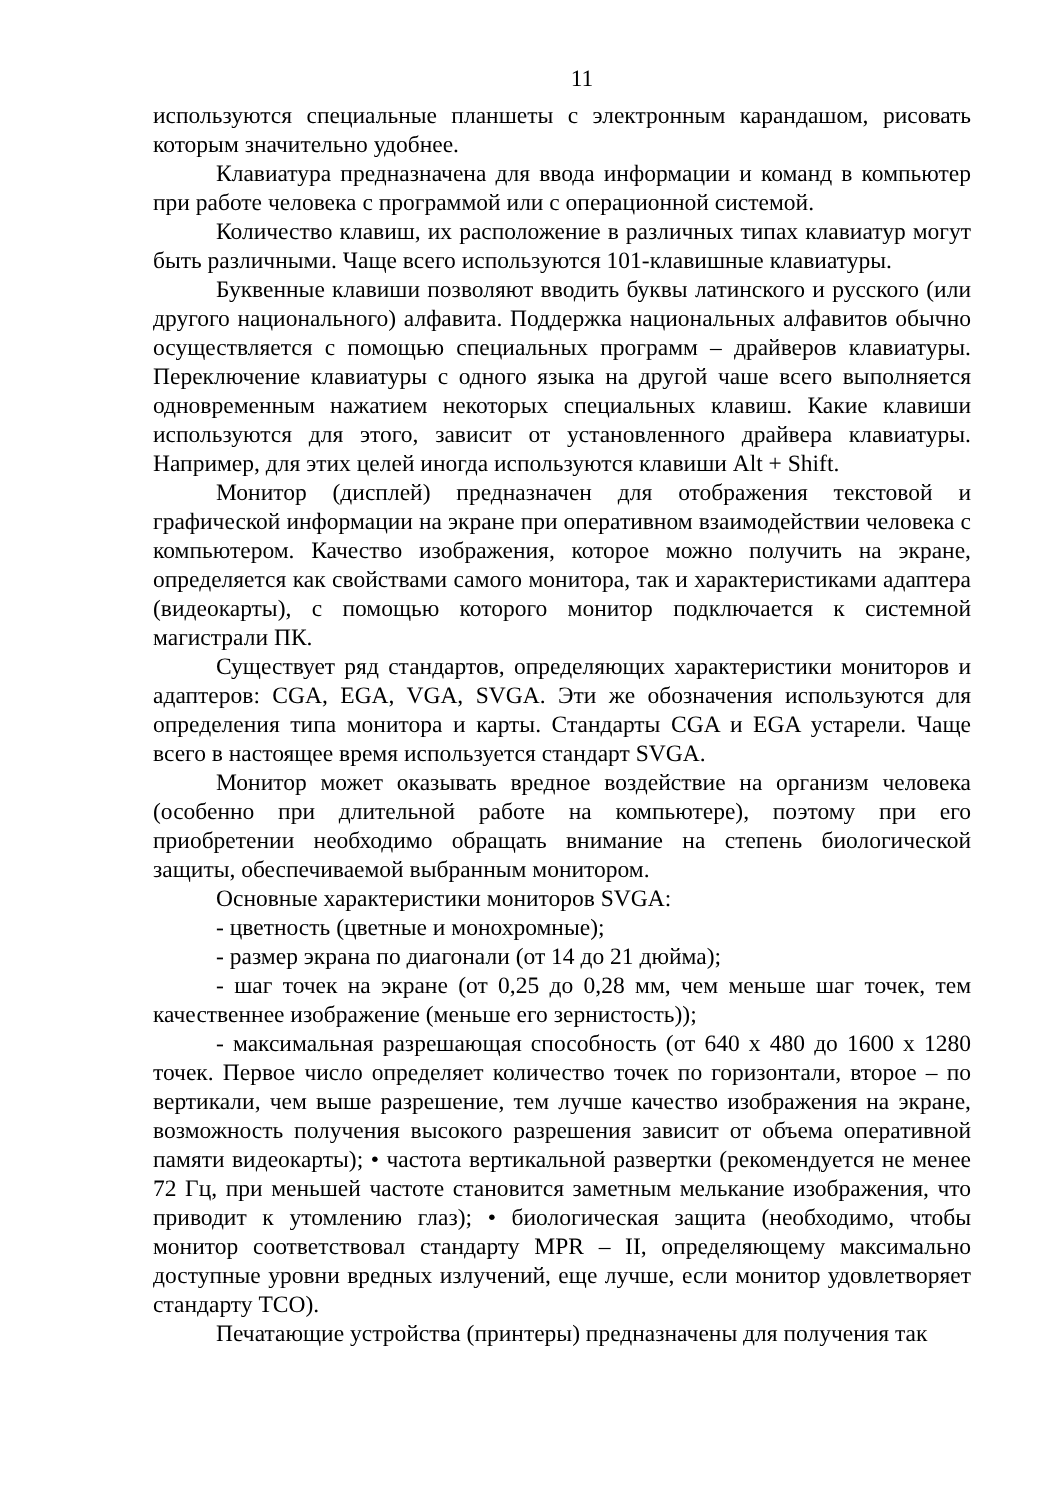11
используются специальные планшеты с электронным карандашом, рисовать которым значительно удобнее.
Клавиатура предназначена для ввода информации и команд в компьютер при работе человека с программой или с операционной системой.
Количество клавиш, их расположение в различных типах клавиатур могут быть различными. Чаще всего используются 101-клавишные клавиатуры.
Буквенные клавиши позволяют вводить буквы латинского и русского (или другого национального) алфавита. Поддержка национальных алфавитов обычно осуществляется с помощью специальных программ – драйверов клавиатуры. Переключение клавиатуры с одного языка на другой чаше всего выполняется одновременным нажатием некоторых специальных клавиш. Какие клавиши используются для этого, зависит от установленного драйвера клавиатуры. Например, для этих целей иногда используются клавиши Alt + Shift.
Монитор (дисплей) предназначен для отображения текстовой и графической информации на экране при оперативном взаимодействии человека с компьютером. Качество изображения, которое можно получить на экране, определяется как свойствами самого монитора, так и характеристиками адаптера (видеокарты), с помощью которого монитор подключается к системной магистрали ПК.
Существует ряд стандартов, определяющих характеристики мониторов и адаптеров: CGA, EGA, VGA, SVGA. Эти же обозначения используются для определения типа монитора и карты. Стандарты CGA и EGA устарели. Чаще всего в настоящее время используется стандарт SVGA.
Монитор может оказывать вредное воздействие на организм человека (особенно при длительной работе на компьютере), поэтому при его приобретении необходимо обращать внимание на степень биологической защиты, обеспечиваемой выбранным монитором.
Основные характеристики мониторов SVGA:
- цветность (цветные и монохромные);
- размер экрана по диагонали (от 14 до 21 дюйма);
- шаг точек на экране (от 0,25 до 0,28 мм, чем меньше шаг точек, тем качественнее изображение (меньше его зернистость));
- максимальная разрешающая способность (от 640 х 480 до 1600 х 1280 точек. Первое число определяет количество точек по горизонтали, второе – по вертикали, чем выше разрешение, тем лучше качество изображения на экране, возможность получения высокого разрешения зависит от объема оперативной памяти видеокарты); • частота вертикальной развертки (рекомендуется не менее 72 Гц, при меньшей частоте становится заметным мелькание изображения, что приводит к утомлению глаз); • биологическая защита (необходимо, чтобы монитор соответствовал стандарту MPR – II, определяющему максимально доступные уровни вредных излучений, еще лучше, если монитор удовлетворяет стандарту TCO).
Печатающие устройства (принтеры) предназначены для получения так